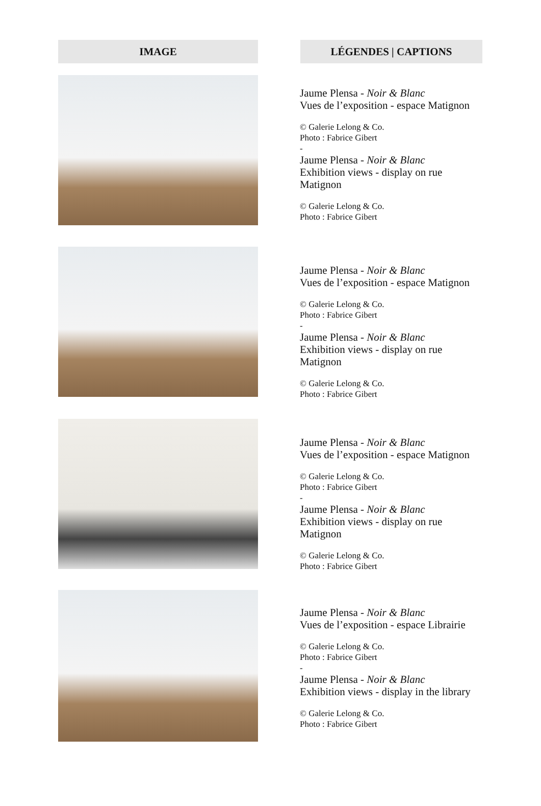| IMAGE | | LÉGENDES / CAPTIONS |
| --- | --- | --- |
| | Jaume Plensa - Noir & Blanc Vues de l’exposition - espace Matignon © Galerie Lelong & Co. Photo : Fabrice Gibert - Jaume Plensa - Noir & Blanc Exhibition views - display on rue Matignon © Galerie Lelong & Co. Photo : Fabrice Gibert | |
| | Jaume Plensa - Noir & Blanc Vues de l’exposition - espace Matignon © Galerie Lelong & Co. Photo : Fabrice Gibert - Jaume Plensa - Noir & Blanc Exhibition views - display on rue Matignon © Galerie Lelong & Co. Photo : Fabrice Gibert | |
| | Jaume Plensa - Noir & Blanc Vues de l’exposition - espace Matignon © Galerie Lelong & Co. Photo : Fabrice Gibert - Jaume Plensa - Noir & Blanc Exhibition views - display on rue Matignon © Galerie Lelong & Co. Photo : Fabrice Gibert | |
| | Jaume Plensa - Noir & Blanc Vues de l’exposition - espace Librairie © Galerie Lelong & Co. Photo : Fabrice Gibert - Jaume Plensa - Noir & Blanc Exhibition views - display in the library © Galerie Lelong & Co. Photo : Fabrice Gibert | |